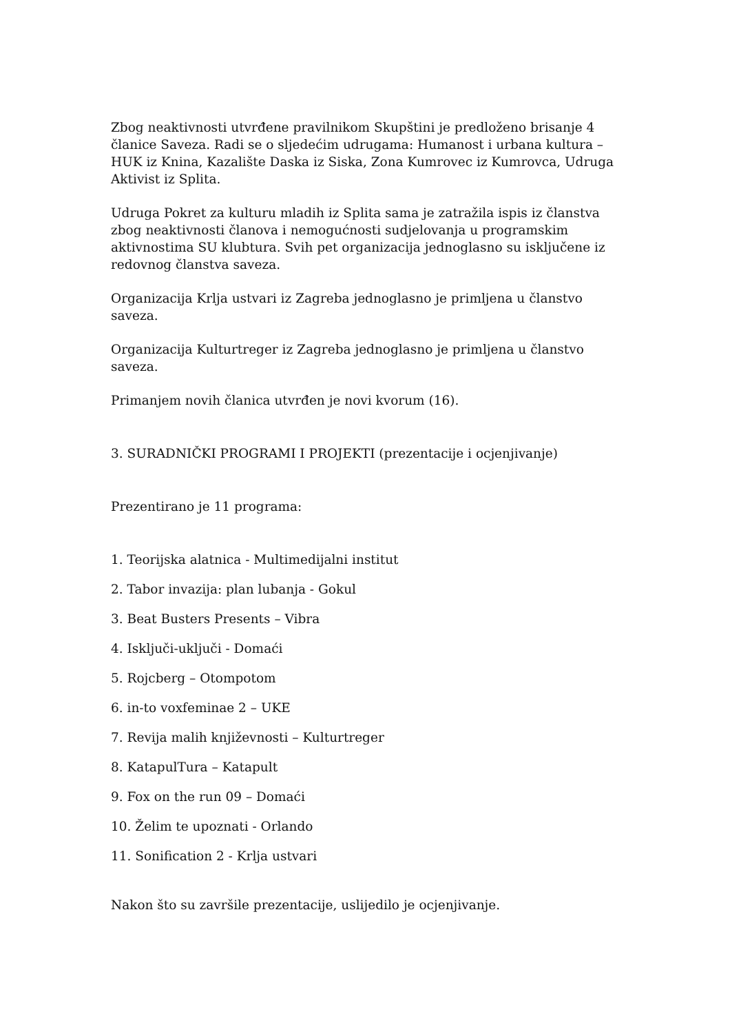Zbog neaktivnosti utvrđene pravilnikom Skupštini je predloženo brisanje 4 članice Saveza. Radi se o sljedećim udrugama: Humanost i urbana kultura – HUK iz Knina, Kazalište Daska iz Siska, Zona Kumrovec iz Kumrovca, Udruga Aktivist iz Splita.
Udruga Pokret za kulturu mladih iz Splita sama je zatražila ispis iz članstva zbog neaktivnosti članova i nemogućnosti sudjelovanja u programskim aktivnostima SU klubtura. Svih pet organizacija jednoglasno su isključene iz redovnog članstva saveza.
Organizacija Krlja ustvari iz Zagreba jednoglasno je primljena u članstvo saveza.
Organizacija Kulturtreger iz Zagreba jednoglasno je primljena u članstvo saveza.
Primanjem novih članica utvrđen je novi kvorum (16).
3. SURADNIČKI PROGRAMI I PROJEKTI (prezentacije i ocjenjivanje)
Prezentirano je 11 programa:
1. Teorijska alatnica - Multimedijalni institut
2. Tabor invazija: plan lubanja - Gokul
3. Beat Busters Presents – Vibra
4. Isključi-uključi - Domaći
5. Rojcberg – Otompotom
6. in-to voxfeminae 2 – UKE
7. Revija malih književnosti – Kulturtreger
8. KatapulTura – Katapult
9. Fox on the run 09 – Domaći
10. Želim te upoznati - Orlando
11. Sonification 2 - Krlja ustvari
Nakon što su završile prezentacije, uslijedilo je ocjenjivanje.